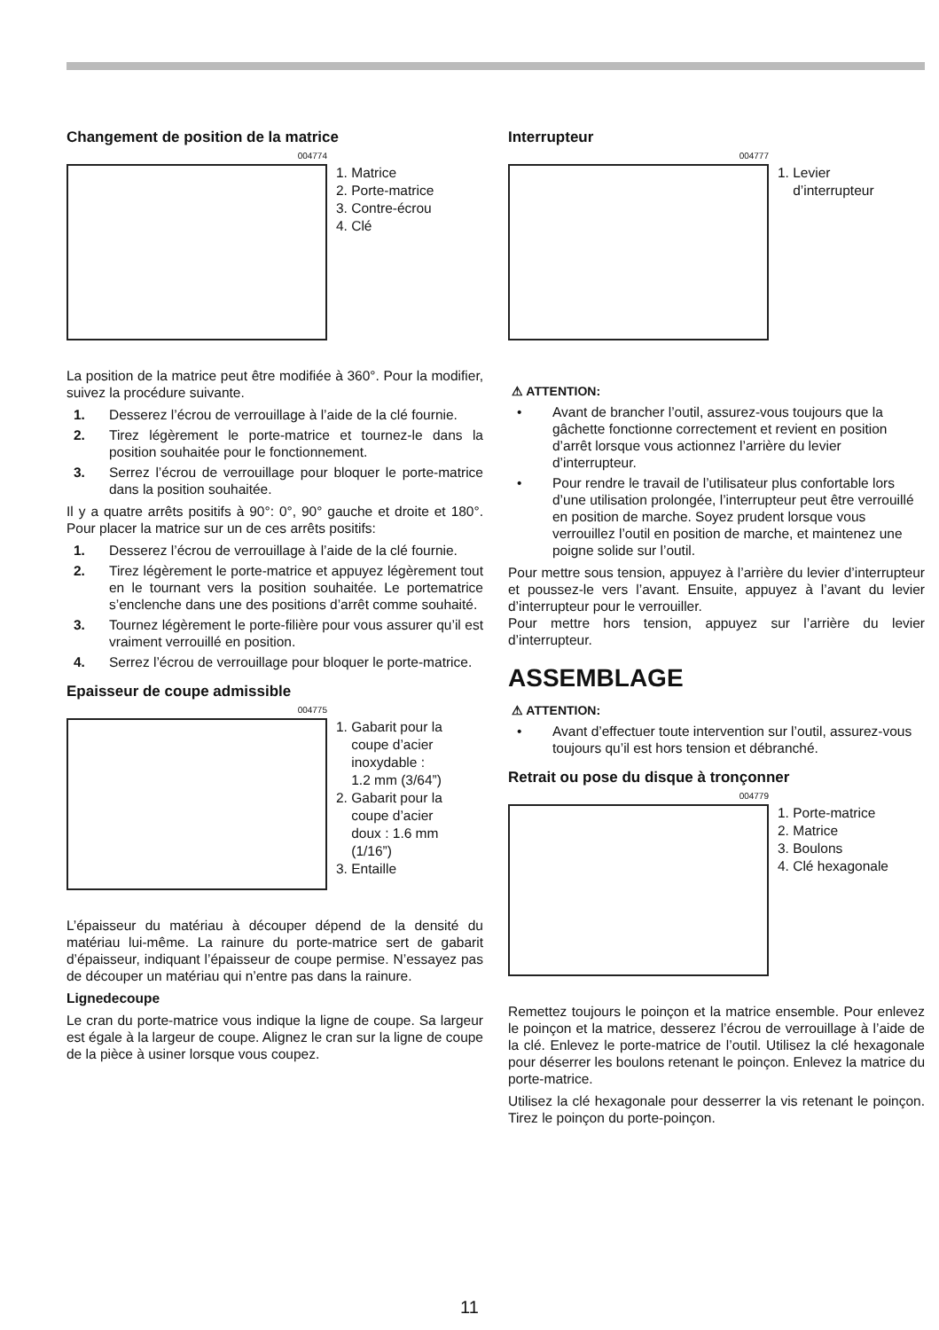Changement de position de la matrice
004774
1. Matrice
2. Porte-matrice
3. Contre-écrou
4. Clé
La position de la matrice peut être modifiée à 360°. Pour la modifier, suivez la procédure suivante.
1. Desserez l’écrou de verrouillage à l’aide de la clé fournie.
2. Tirez légèrement le porte-matrice et tournez-le dans la position souhaitée pour le fonctionnement.
3. Serrez l’écrou de verrouillage pour bloquer le porte-matrice dans la position souhaitée.
Il y a quatre arrêts positifs à 90°: 0°, 90° gauche et droite et 180°. Pour placer la matrice sur un de ces arrêts positifs:
1. Desserez l’écrou de verrouillage à l’aide de la clé fournie.
2. Tirez légèrement le porte-matrice et appuyez légèrement tout en le tournant vers la position souhaitée. Le portematrice s’enclenche dans une des positions d’arrêt comme souhaité.
3. Tournez légèrement le porte-filière pour vous assurer qu’il est vraiment verrouillé en position.
4. Serrez l’écrou de verrouillage pour bloquer le porte-matrice.
Epaisseur de coupe admissible
004775
1. Gabarit pour la
coupe d’acier
inoxydable :
1.2 mm (3/64”)
2. Gabarit pour la
coupe d’acier
doux : 1.6 mm
(1/16”)
3. Entaille
L’épaisseur du matériau à découper dépend de la densité du matériau lui-même. La rainure du porte-matrice sert de gabarit d’épaisseur, indiquant l’épaisseur de coupe permise. N’essayez pas de découper un matériau qui n’entre pas dans la rainure.
Lignedecoupe
Le cran du porte-matrice vous indique la ligne de coupe. Sa largeur est égale à la largeur de coupe. Alignez le cran sur la ligne de coupe de la pièce à usiner lorsque vous coupez.
Interrupteur
004777
1. Levier
d’interrupteur
⚠ ATTENTION:
• Avant de brancher l’outil, assurez-vous toujours que la gâchette fonctionne correctement et revient en position d’arrêt lorsque vous actionnez l’arrière du levier d’interrupteur.
• Pour rendre le travail de l’utilisateur plus confortable lors d’une utilisation prolongée, l’interrupteur peut être verrouillé en position de marche. Soyez prudent lorsque vous verrouillez l’outil en position de marche, et maintenez une poigne solide sur l’outil.
Pour mettre sous tension, appuyez à l’arrière du levier d’interrupteur et poussez-le vers l’avant. Ensuite, appuyez à l’avant du levier d’interrupteur pour le verrouiller.
Pour mettre hors tension, appuyez sur l’arrière du levier d’interrupteur.
ASSEMBLAGE
⚠ ATTENTION:
• Avant d’effectuer toute intervention sur l’outil, assurez-vous toujours qu’il est hors tension et débranché.
Retrait ou pose du disque à tronçonner
004779
1. Porte-matrice
2. Matrice
3. Boulons
4. Clé hexagonale
Remettez toujours le poinçon et la matrice ensemble. Pour enlevez le poinçon et la matrice, desserez l’écrou de verrouillage à l’aide de la clé. Enlevez le porte-matrice de l’outil. Utilisez la clé hexagonale pour déserrer les boulons retenant le poinçon. Enlevez la matrice du porte-matrice.
Utilisez la clé hexagonale pour desserrer la vis retenant le poinçon. Tirez le poinçon du porte-poinçon.
11